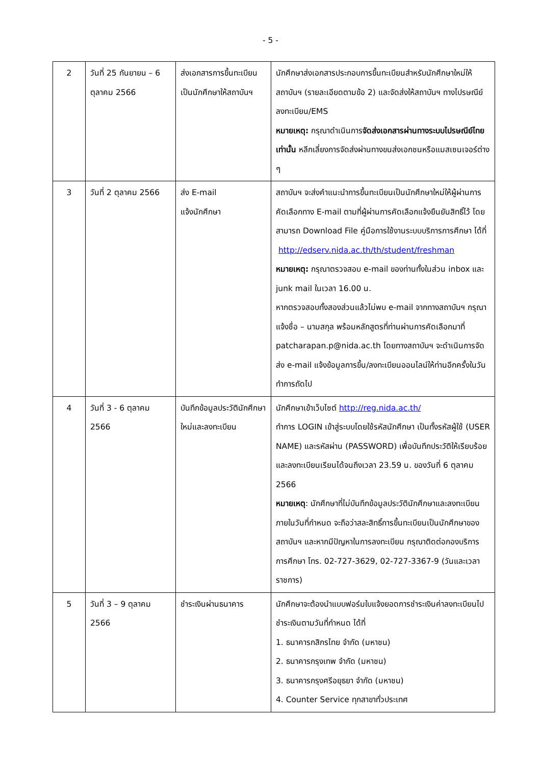- 5 -
| 2 | วันที่ 25 กันยายน – 6 ตุลาคม 2566 | ส่งเอกสารการขึ้นทะเบียนเป็นนักศึกษาให้สถาบันฯ | นักศึกษาส่งเอกสารประกอบการขึ้นทะเบียนสำหรับนักศึกษาใหม่ให้สถาบันฯ (รายละเอียดตามข้อ 2) และจัดส่งให้สถาบันฯ ทางไปรษณีย์ลงทะเบียน/EMS หมายเหตุ: กรุณาดำเนินการ จัดส่งเอกสารผ่านทางระบบไปรษณีย์ไทยเท่านั้น หลีกเลี่ยงการจัดส่งผ่านทางขนส่งเอกชนหรือแมสเซนเจอร์ต่าง ๆ |
| 3 | วันที่ 2 ตุลาคม 2566 | ส่ง E-mail แจ้งนักศึกษา | สถาบันฯ จะส่งคำแนะนำการขึ้นทะเบียนเป็นนักศึกษาใหม่ให้ผู้ผ่านการคัดเลือกทาง E-mail ตามที่ผู้ผ่านการคัดเลือกแจ้งยืนยันสิทธิ์ไว้ โดยสามารถ Download File คู่มือการใช้งานระบบบริการการศึกษา ได้ที่ http://edserv.nida.ac.th/th/student/freshman หมายเหตุ: กรุณาตรวจสอบ e-mail ของท่านทั้งในส่วน inbox และ junk mail ในเวลา 16.00 น. หากตรวจสอบทั้งสองส่วนแล้วไม่พบ e-mail จากทางสถาบันฯ กรุณาแจ้งชื่อ – นามสกุล พร้อมหลักสูตรที่ท่านผ่านการคัดเลือกมาที่ patcharapan.p@nida.ac.th โดยทางสถาบันฯ จะดำเนินการจัดส่ง e-mail แจ้งข้อมูลการขึ้น/ลงทะเบียนออนไลน์ให้ท่านอีกครั้งในวันทำการถัดไป |
| 4 | วันที่ 3 - 6 ตุลาคม 2566 | บันทึกข้อมูลประวัตินักศึกษาใหม่และลงทะเบียน | นักศึกษาเข้าเว็บไซต์ http://reg.nida.ac.th/ ทำการ LOGIN เข้าสู่ระบบโดยใช้รหัสนักศึกษา เป็นทั้งรหัสผู้ใช้ (USER NAME) และรหัสผ่าน (PASSWORD) เพื่อบันทึกประวัติให้เรียบร้อย และลงทะเบียนเรียนได้จนถึงเวลา 23.59 น. ของวันที่ 6 ตุลาคม 2566 หมายเหตุ : นักศึกษาที่ไม่บันทึกข้อมูลประวัตินักศึกษาและลงทะเบียนภายในวันที่กำหนด จะถือว่าสละสิทธิ์การขึ้นทะเบียนเป็นนักศึกษาของสถาบันฯ และหากมีปัญหาในการลงทะเบียน กรุณาติดต่อกองบริการการศึกษา โทร. 02-727-3629, 02-727-3367-9 (วันและเวลาราชการ) |
| 5 | วันที่ 3 – 9 ตุลาคม 2566 | ชำระเงินผ่านธนาคาร | นักศึกษาจะต้องนำแบบฟอร์มใบแจ้งยอดการชำระเงินค่าลงทะเบียนไปชำระเงินตามวันที่กำหนด ได้ที่ 1. ธนาคารกสิกรไทย จำกัด (มหาชน) 2. ธนาคารกรุงเทพ จำกัด (มหาชน) 3. ธนาคารกรุงศรีอยุธยา จำกัด (มหาชน) 4. Counter Service ทุกสาขาทั่วประเทศ |